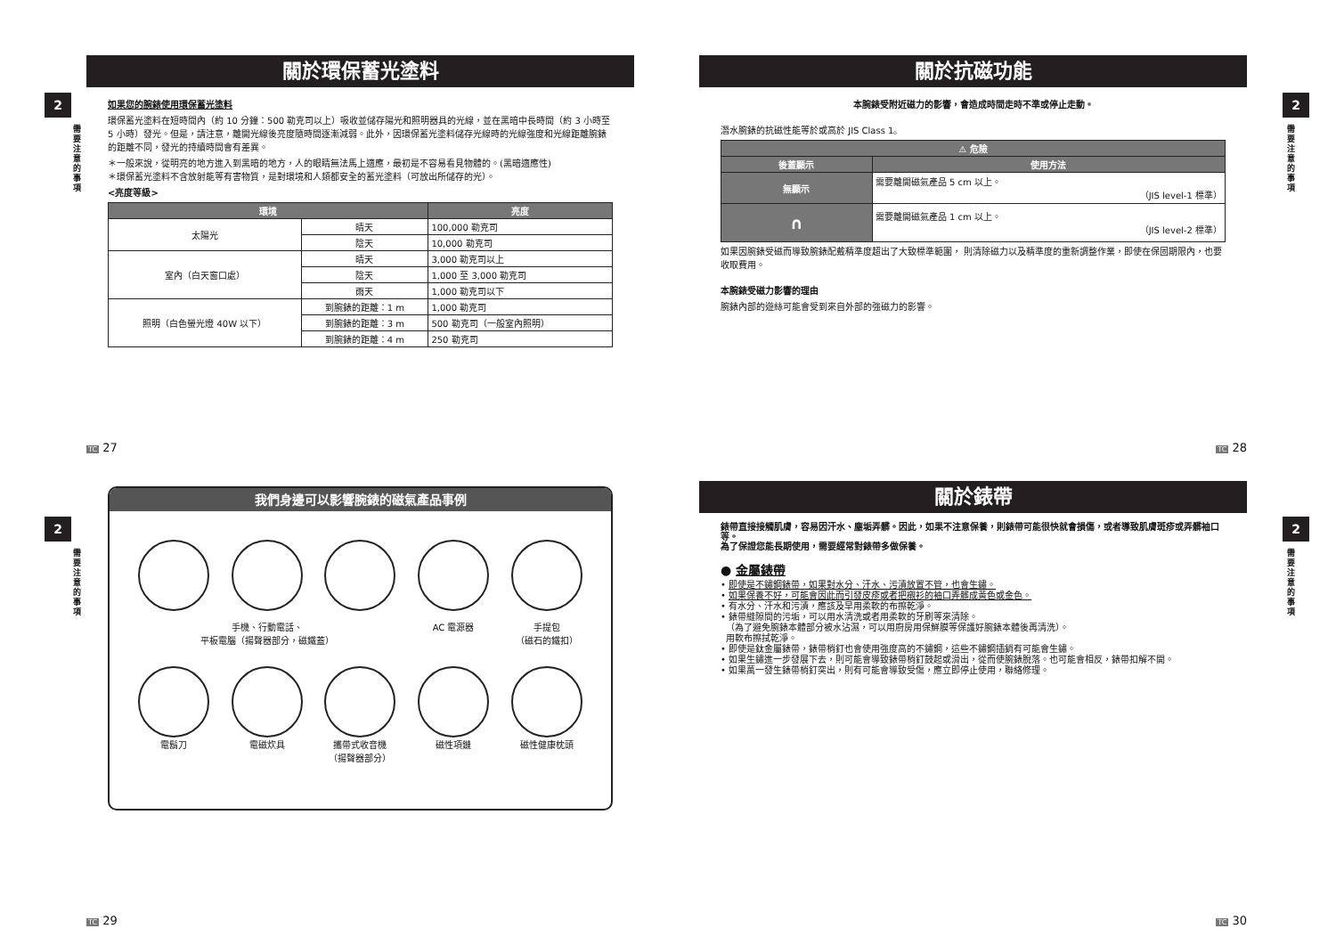2
需要注意的事項
關於環保蓄光塗料
如果您的腕錶使用環保蓄光塗料
環保蓄光塗料在短時間內（約 10 分鐘：500 勒克司以上）吸收並儲存陽光和照明器具的光線，並在黑暗中長時間（約 3 小時至 5 小時）發光。但是，請注意，離開光線後亮度隨時間逐漸減弱。此外，因環保蓄光塗料儲存光線時的光線強度和光線距離腕錶的距離不同，發光的持續時間會有差異。
＊一般來說，從明亮的地方進入到黑暗的地方，人的眼睛無法馬上適應，最初是不容易看見物體的。(黑暗適應性)
＊環保蓄光塗料不含放射能等有害物質，是對環境和人類都安全的蓄光塗料（可放出所儲存的光）。
<亮度等級>
| 環境 | | 亮度 |
| --- | --- | --- |
| 太陽光 | 晴天 | 100,000 勒克司 |
| | 陰天 | 10,000 勒克司 |
| 室內（白天窗口處） | 晴天 | 3,000 勒克司以上 |
| | 陰天 | 1,000 至 3,000 勒克司 |
| | 雨天 | 1,000 勒克司以下 |
| 照明（白色螢光燈 40W 以下） | 到腕錶的距離：1 m | 1,000 勒克司 |
| | 到腕錶的距離：3 m | 500 勒克司（一般室內照明） |
| | 到腕錶的距離：4 m | 250 勒克司 |
TC 27
2
需要注意的事項
關於抗磁功能
本腕錶受附近磁力的影響，會造成時間走時不準或停止走動。
潛水腕錶的抗磁性能等於或高於 JIS Class 1。
| ⚠ 危險 | |
| --- | --- |
| 後蓋顯示 | 使用方法 |
| 無顯示 | 需要離開磁氣產品 5 cm 以上。 （JIS level-1 標準） |
| ∩ | 需要離開磁氣產品 1 cm 以上。 （JIS level-2 標準） |
如果因腕錶受磁而導致腕錶配戴精準度超出了大致標準範圍， 則清除磁力以及精準度的重新調整作業，即使在保固期限內，也要收取費用。
本腕錶受磁力影響的理由
腕錶內部的遊絲可能會受到來自外部的強磁力的影響。
TC 28
2
需要注意的事項
我們身邊可以影響腕錶的磁氣產品事例
手機、行動電話、
平板電腦（揚聲器部分，磁鐵蓋）
AC 電源器
手提包
（磁石的鐵扣）
電鬍刀
電磁炊具
攜帶式收音機
（揚聲器部分）
磁性項鏈
磁性健康枕頭
TC 29
2
需要注意的事項
關於錶帶
錶帶直接接觸肌膚，容易因汗水、塵垢弄髒。因此，如果不注意保養，則錶帶可能很快就會損傷，或者導致肌膚斑疹或弄髒袖口等。
為了保證您能長期使用，需要經常對錶帶多做保養。
● 金屬錶帶
• 即使是不鏽鋼錶帶，如果對水分、汗水、污漬放置不管，也會生鏽。
• 如果保養不好，可能會因此而引發皮疹或者把襯衫的袖口弄髒成黃色或金色。
• 有水分、汗水和污漬，應該及早用柔軟的布擦乾淨。
• 錶帶縫隙間的污垢，可以用水清洗或者用柔軟的牙刷等來清除。
（為了避免腕錶本體部分被水沾濕，可以用廚房用保鮮膜等保護好腕錶本體後再清洗）。
用軟布擦拭乾淨。
• 即使是鈦金屬錶帶，錶帶梢釘也會使用強度高的不鏽鋼，這些不鏽鋼插銷有可能會生鏽。
• 如果生鏽進一步發展下去，則可能會導致錶帶梢釘鼓起或滑出，從而使腕錶脫落。也可能會相反，錶帶扣解不開。
• 如果萬一發生錶帶梢釘突出，則有可能會導致受傷，應立即停止使用，聯絡修理。
TC 30